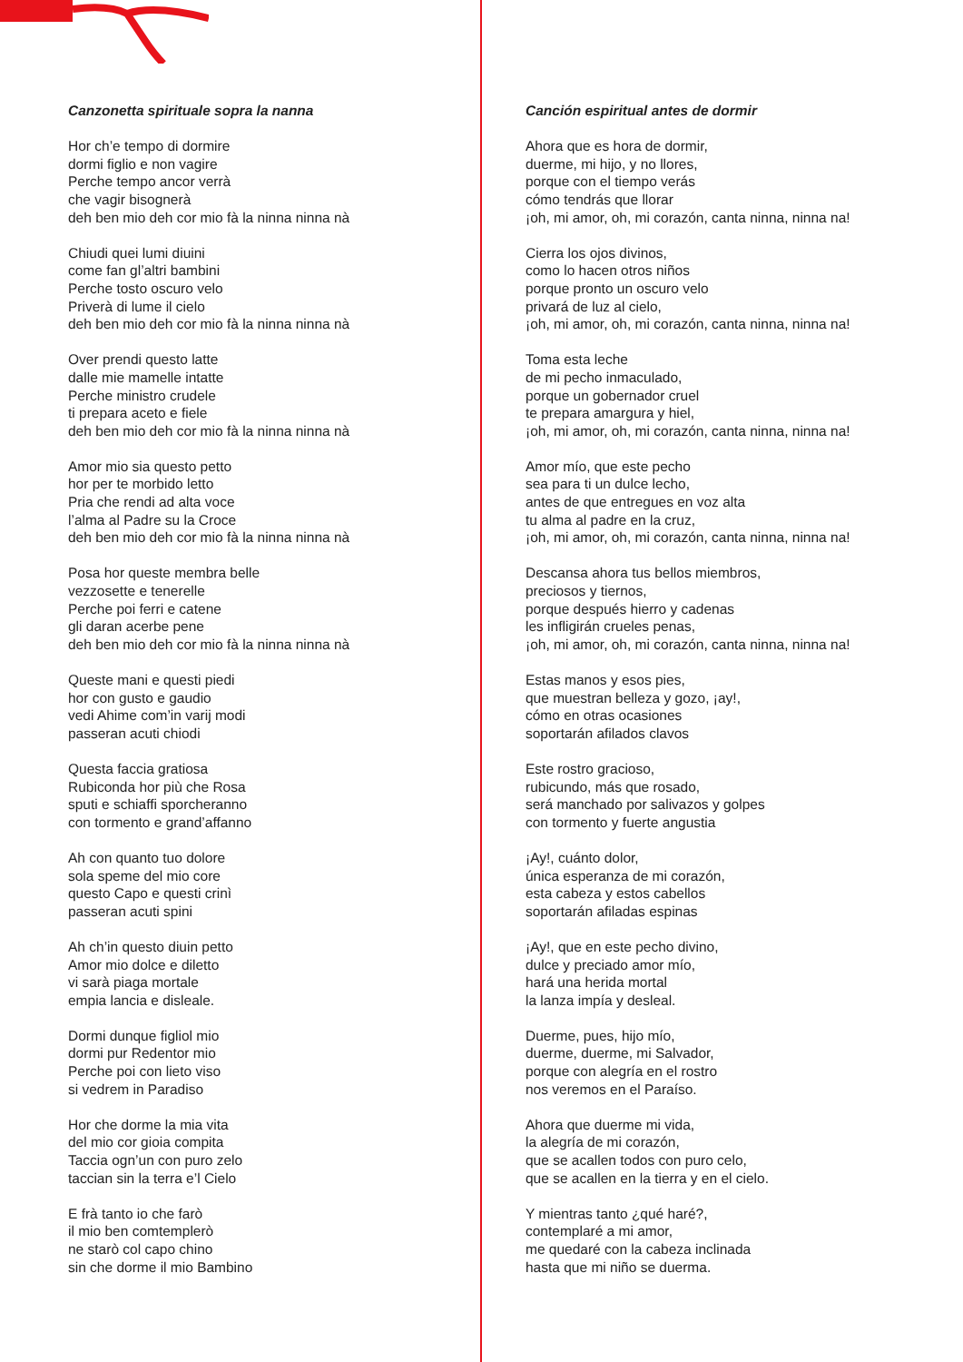Canzonetta spirituale sopra la nanna
Hor ch’e tempo di dormire
dormi figlio e non vagire
Perche tempo ancor verrà
che vagir bisognerà
deh ben mio deh cor mio fà la ninna ninna nà
Chiudi quei lumi diuini
come fan gl’altri bambini
Perche tosto oscuro velo
Priverà di lume il cielo
deh ben mio deh cor mio fà la ninna ninna nà
Over prendi questo latte
dalle mie mamelle intatte
Perche ministro crudele
ti prepara aceto e fiele
deh ben mio deh cor mio fà la ninna ninna nà
Amor mio sia questo petto
hor per te morbido letto
Pria che rendi ad alta voce
l’alma al Padre su la Croce
deh ben mio deh cor mio fà la ninna ninna nà
Posa hor queste membra belle
vezzosette e tenerelle
Perche poi ferri e catene
gli daran acerbe pene
deh ben mio deh cor mio fà la ninna ninna nà
Queste mani e questi piedi
hor con gusto e gaudio
vedi Ahime com’in varij modi
passeran acuti chiodi
Questa faccia gratiosa
Rubiconda hor più che Rosa
sputi e schiaffi sporcheranno
con tormento e grand’affanno
Ah con quanto tuo dolore
sola speme del mio core
questo Capo e questi crinì
passeran acuti spini
Ah ch’in questo diuin petto
Amor mio dolce e diletto
vi sarà piaga mortale
empia lancia e disleale.
Dormi dunque figliol mio
dormi pur Redentor mio
Perche poi con lieto viso
si vedrem in Paradiso
Hor che dorme la mia vita
del mio cor gioia compita
Taccia ogn’un con puro zelo
taccian sin la terra e’l Cielo
E frà tanto io che farò
il mio ben comtemplerò
ne starò col capo chino
sin che dorme il mio Bambino
Canción espiritual antes de dormir
Ahora que es hora de dormir,
duerme, mi hijo, y no llores,
porque con el tiempo verás
cómo tendrás que llorar
¡oh, mi amor, oh, mi corazón, canta ninna, ninna na!
Cierra los ojos divinos,
como lo hacen otros niños
porque pronto un oscuro velo
privará de luz al cielo,
¡oh, mi amor, oh, mi corazón, canta ninna, ninna na!
Toma esta leche
de mi pecho inmaculado,
porque un gobernador cruel
te prepara amargura y hiel,
¡oh, mi amor, oh, mi corazón, canta ninna, ninna na!
Amor mío, que este pecho
sea para ti un dulce lecho,
antes de que entregues en voz alta
tu alma al padre en la cruz,
¡oh, mi amor, oh, mi corazón, canta ninna, ninna na!
Descansa ahora tus bellos miembros,
preciosos y tiernos,
porque después hierro y cadenas
les infligirán crueles penas,
¡oh, mi amor, oh, mi corazón, canta ninna, ninna na!
Estas manos y esos pies,
que muestran belleza y gozo, ¡ay!,
cómo en otras ocasiones
soportarán afilados clavos
Este rostro gracioso,
rubicundo, más que rosado,
será manchado por salivazos y golpes
con tormento y fuerte angustia
¡Ay!, cuánto dolor,
única esperanza de mi corazón,
esta cabeza y estos cabellos
soportarán afiladas espinas
¡Ay!, que en este pecho divino,
dulce y preciado amor mío,
hará una herida mortal
la lanza impía y desleal.
Duerme, pues, hijo mío,
duerme, duerme, mi Salvador,
porque con alegría en el rostro
nos veremos en el Paraíso.
Ahora que duerme mi vida,
la alegría de mi corazón,
que se acallen todos con puro celo,
que se acallen en la tierra y en el cielo.
Y mientras tanto ¿qué haré?,
contemplaré a mi amor,
me quedaré con la cabeza inclinada
hasta que mi niño se duerma.